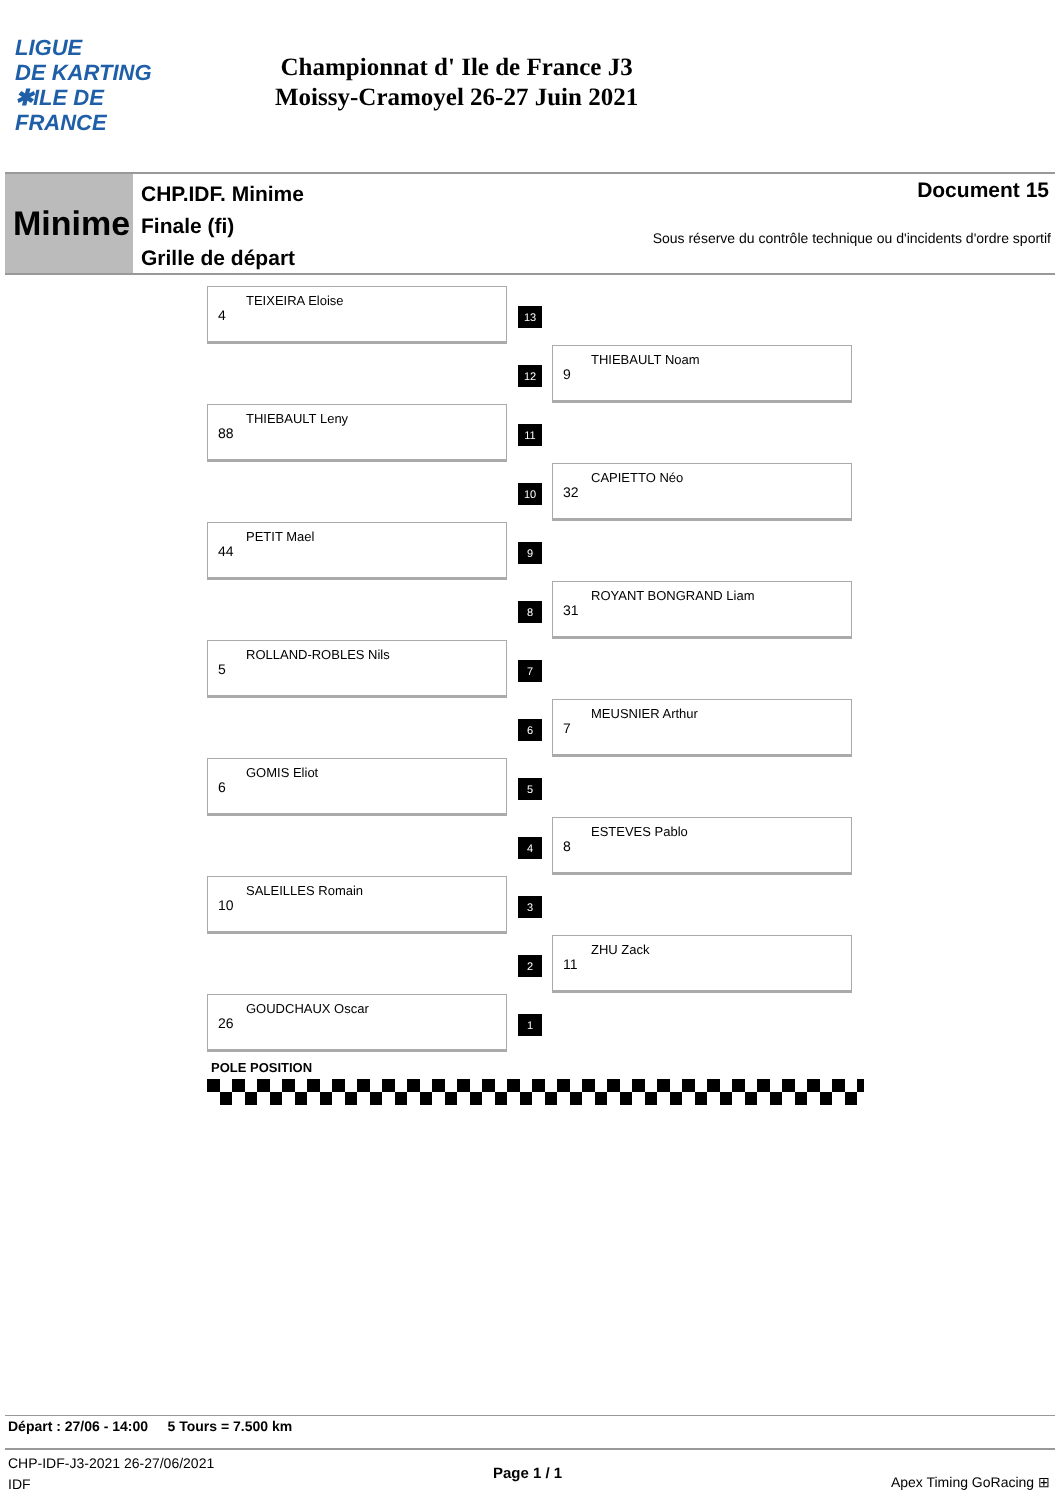LIGUE
DE KARTING
✱ILE DE
FRANCE
Championnat d' Ile de France J3
Moissy-Cramoyel 26-27 Juin 2021
Minime
CHP.IDF. Minime
Finale (fi)
Grille de départ
Document 15
Sous réserve du contrôle technique ou d'incidents d'ordre sportif
4
TEIXEIRA Eloise
13
12
9
THIEBAULT Noam
88
THIEBAULT Leny
11
10
32
CAPIETTO Néo
44
PETIT Mael
9
8
31
ROYANT BONGRAND Liam
5
ROLLAND-ROBLES Nils
7
6
7
MEUSNIER Arthur
6
GOMIS Eliot
5
4
8
ESTEVES Pablo
10
SALEILLES Romain
3
2
11
ZHU Zack
26
GOUDCHAUX Oscar
1
POLE POSITION
Départ : 27/06 - 14:00 5 Tours = 7.500 km
CHP-IDF-J3-2021 26-27/06/2021
IDF
Page 1 / 1
Apex Timing GoRacing ⊞